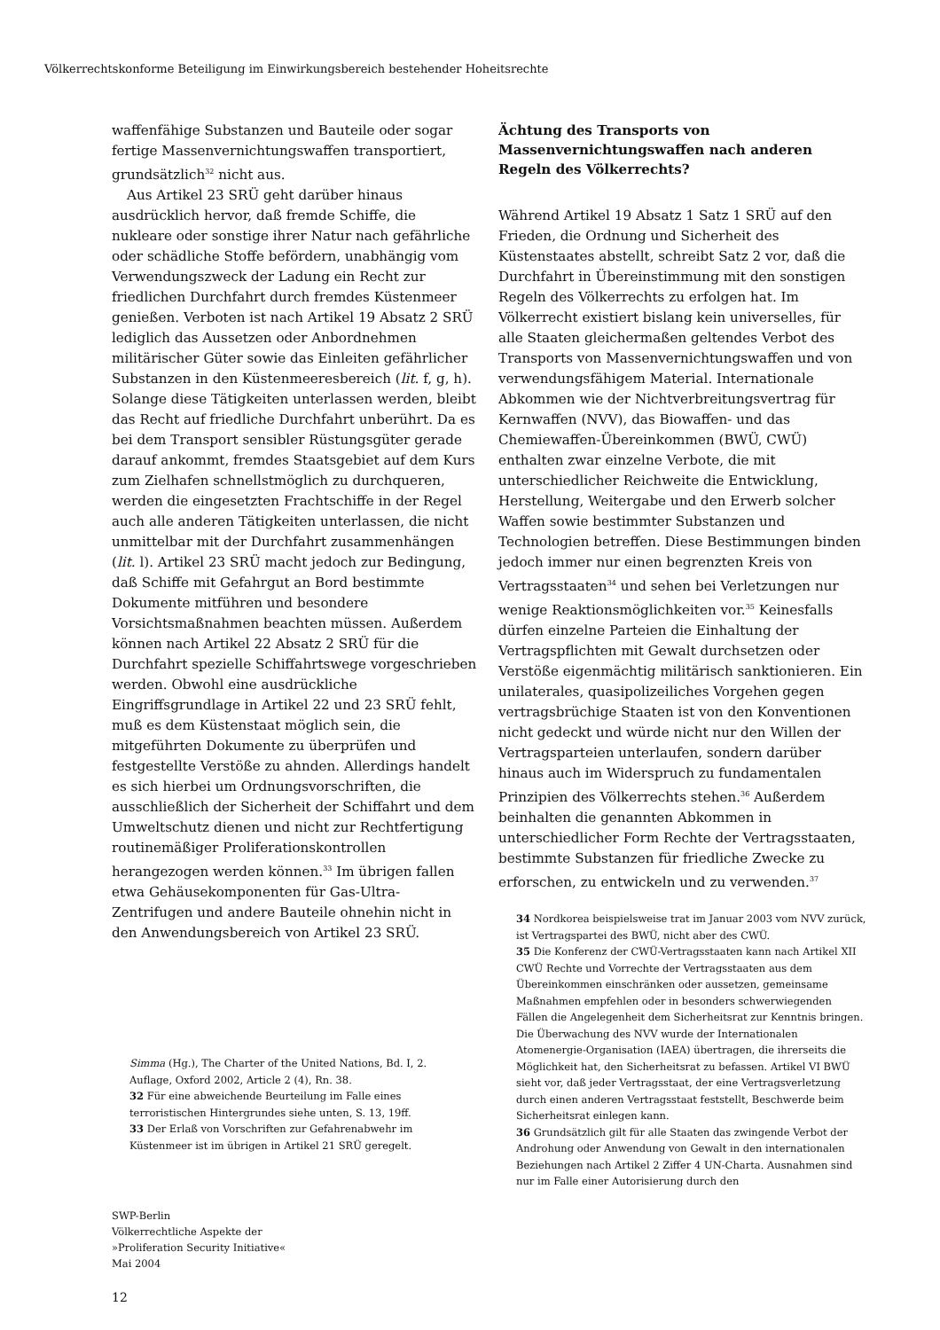Völkerrechtskonforme Beteiligung im Einwirkungsbereich bestehender Hoheitsrechte
waffenfähige Substanzen und Bauteile oder sogar fertige Massenvernichtungswaffen transportiert, grundsätzlich<sup>32</sup> nicht aus.
Aus Artikel 23 SRÜ geht darüber hinaus ausdrücklich hervor, daß fremde Schiffe, die nukleare oder sonstige ihrer Natur nach gefährliche oder schädliche Stoffe befördern, unabhängig vom Verwendungszweck der Ladung ein Recht zur friedlichen Durchfahrt durch fremdes Küstenmeer genießen. Verboten ist nach Artikel 19 Absatz 2 SRÜ lediglich das Aussetzen oder Anbordnehmen militärischer Güter sowie das Einleiten gefährlicher Substanzen in den Küstenmeeresbereich (lit. f, g, h). Solange diese Tätigkeiten unterlassen werden, bleibt das Recht auf friedliche Durchfahrt unberührt. Da es bei dem Transport sensibler Rüstungsgüter gerade darauf ankommt, fremdes Staatsgebiet auf dem Kurs zum Zielhafen schnellstmöglich zu durchqueren, werden die eingesetzten Frachtschiffe in der Regel auch alle anderen Tätigkeiten unterlassen, die nicht unmittelbar mit der Durchfahrt zusammenhängen (lit. l). Artikel 23 SRÜ macht jedoch zur Bedingung, daß Schiffe mit Gefahrgut an Bord bestimmte Dokumente mitführen und besondere Vorsichtsmaßnahmen beachten müssen. Außerdem können nach Artikel 22 Absatz 2 SRÜ für die Durchfahrt spezielle Schiffahrtswege vorgeschrieben werden. Obwohl eine ausdrückliche Eingriffsgrundlage in Artikel 22 und 23 SRÜ fehlt, muß es dem Küstenstaat möglich sein, die mitgeführten Dokumente zu überprüfen und festgestellte Verstöße zu ahnden. Allerdings handelt es sich hierbei um Ordnungsvorschriften, die ausschließlich der Sicherheit der Schiffahrt und dem Umweltschutz dienen und nicht zur Rechtfertigung routinemäßiger Proliferationskontrollen herangezogen werden können.<sup>33</sup> Im übrigen fallen etwa Gehäusekomponenten für Gas-Ultra-Zentrifugen und andere Bauteile ohnehin nicht in den Anwendungsbereich von Artikel 23 SRÜ.
Simma (Hg.), The Charter of the United Nations, Bd. I, 2. Auflage, Oxford 2002, Article 2 (4), Rn. 38.
32 Für eine abweichende Beurteilung im Falle eines terroristischen Hintergrundes siehe unten, S. 13, 19ff.
33 Der Erlaß von Vorschriften zur Gefahrenabwehr im Küstenmeer ist im übrigen in Artikel 21 SRÜ geregelt.
Ächtung des Transports von Massenvernichtungswaffen nach anderen Regeln des Völkerrechts?
Während Artikel 19 Absatz 1 Satz 1 SRÜ auf den Frieden, die Ordnung und Sicherheit des Küstenstaates abstellt, schreibt Satz 2 vor, daß die Durchfahrt in Übereinstimmung mit den sonstigen Regeln des Völkerrechts zu erfolgen hat. Im Völkerrecht existiert bislang kein universelles, für alle Staaten gleichermaßen geltendes Verbot des Transports von Massenvernichtungswaffen und von verwendungsfähigem Material. Internationale Abkommen wie der Nichtverbreitungsvertrag für Kernwaffen (NVV), das Biowaffen- und das Chemiewaffen-Übereinkommen (BWÜ, CWÜ) enthalten zwar einzelne Verbote, die mit unterschiedlicher Reichweite die Entwicklung, Herstellung, Weitergabe und den Erwerb solcher Waffen sowie bestimmter Substanzen und Technologien betreffen. Diese Bestimmungen binden jedoch immer nur einen begrenzten Kreis von Vertragsstaaten<sup>34</sup> und sehen bei Verletzungen nur wenige Reaktionsmöglichkeiten vor.<sup>35</sup> Keinesfalls dürfen einzelne Parteien die Einhaltung der Vertragspflichten mit Gewalt durchsetzen oder Verstöße eigenmächtig militärisch sanktionieren. Ein unilaterales, quasipolizeiliches Vorgehen gegen vertragsbrüchige Staaten ist von den Konventionen nicht gedeckt und würde nicht nur den Willen der Vertragsparteien unterlaufen, sondern darüber hinaus auch im Widerspruch zu fundamentalen Prinzipien des Völkerrechts stehen.<sup>36</sup> Außerdem beinhalten die genannten Abkommen in unterschiedlicher Form Rechte der Vertragsstaaten, bestimmte Substanzen für friedliche Zwecke zu erforschen, zu entwickeln und zu verwenden.<sup>37</sup>
34 Nordkorea beispielsweise trat im Januar 2003 vom NVV zurück, ist Vertragspartei des BWÜ, nicht aber des CWÜ.
35 Die Konferenz der CWÜ-Vertragsstaaten kann nach Artikel XII CWÜ Rechte und Vorrechte der Vertragsstaaten aus dem Übereinkommen einschränken oder aussetzen, gemeinsame Maßnahmen empfehlen oder in besonders schwerwiegenden Fällen die Angelegenheit dem Sicherheitsrat zur Kenntnis bringen. Die Überwachung des NVV wurde der Internationalen Atomenergie-Organisation (IAEA) übertragen, die ihrerseits die Möglichkeit hat, den Sicherheitsrat zu befassen. Artikel VI BWÜ sieht vor, daß jeder Vertragsstaat, der eine Vertragsverletzung durch einen anderen Vertragsstaat feststellt, Beschwerde beim Sicherheitsrat einlegen kann.
36 Grundsätzlich gilt für alle Staaten das zwingende Verbot der Androhung oder Anwendung von Gewalt in den internationalen Beziehungen nach Artikel 2 Ziffer 4 UN-Charta. Ausnahmen sind nur im Falle einer Autorisierung durch den
SWP-Berlin
Völkerrechtliche Aspekte der
»Proliferation Security Initiative«
Mai 2004
12